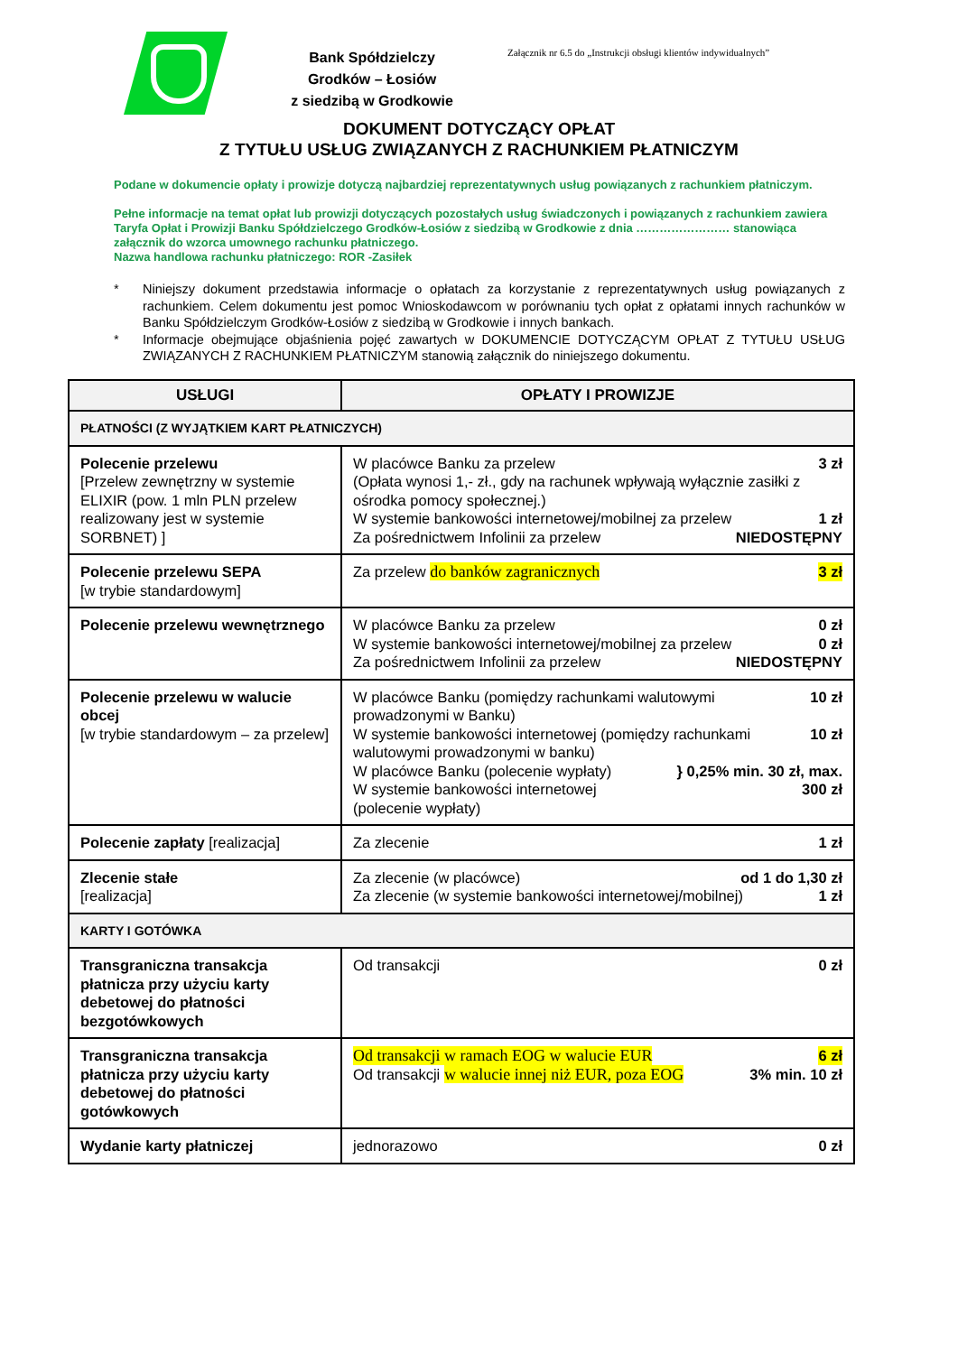Bank Spółdzielczy
Grodków – Łosiów
z siedzibą w Grodkowie
Załącznik nr 6.5 do „Instrukcji obsługi klientów indywidualnych”
DOKUMENT DOTYCZĄCY OPŁAT
Z TYTUŁU USŁUG ZWIĄZANYCH Z RACHUNKIEM PŁATNICZYM
Podane w dokumencie opłaty i prowizje dotyczą najbardziej reprezentatywnych usług powiązanych z rachunkiem płatniczym.
Pełne informacje na temat opłat lub prowizji dotyczących pozostałych usług świadczonych i powiązanych z rachunkiem zawiera Taryfa Opłat i Prowizji Banku Spółdzielczego Grodków-Łosiów z siedzibą w Grodkowie z dnia …………………… stanowiąca załącznik do wzorca umownego rachunku płatniczego.
Nazwa handlowa rachunku płatniczego: ROR -Zasiłek
* Niniejszy dokument przedstawia informacje o opłatach za korzystanie z reprezentatywnych usług powiązanych z rachunkiem. Celem dokumentu jest pomoc Wnioskodawcom w porównaniu tych opłat z opłatami innych rachunków w Banku Spółdzielczym Grodków-Łosiów z siedzibą w Grodkowie i innych bankach.
* Informacje obejmujące objaśnienia pojęć zawartych w DOKUMENCIE DOTYCZĄCYM OPŁAT Z TYTUŁU USŁUG ZWIĄZANYCH Z RACHUNKIEM PŁATNICZYM stanowią załącznik do niniejszego dokumentu.
| USŁUGI | OPŁATY I PROWIZJE |
| --- | --- |
| PŁATNOŚCI (Z WYJĄTKIEM KART PŁATNICZYCH) | |
| Polecenie przelewu [Przelew zewnętrzny w systemie ELIXIR (pow. 1 mln PLN przelew realizowany jest w systemie SORBNET) ] | W placówce Banku za przelew (Opłata wynosi 1,- zł., gdy na rachunek wpływają wyłącznie zasiłki z ośrodka pomocy społecznej.) 3 zł W systemie bankowości internetowej/mobilnej za przelew 1 zł Za pośrednictwem Infolinii za przelew NIEDOSTĘPNY |
| Polecenie przelewu SEPA [w trybie standardowym] | Za przelew do banków zagranicznych 3 zł |
| Polecenie przelewu wewnętrznego | W placówce Banku za przelew 0 zł W systemie bankowości internetowej/mobilnej za przelew 0 zł Za pośrednictwem Infolinii za przelew NIEDOSTĘPNY |
| Polecenie przelewu w walucie obcej [w trybie standardowym – za przelew] | W placówce Banku (pomiędzy rachunkami walutowymi prowadzonymi w Banku) 10 zł W systemie bankowości internetowej (pomiędzy rachunkami walutowymi prowadzonymi w banku) 10 zł W placówce Banku (polecenie wypłaty) W systemie bankowości internetowej (polecenie wypłaty) } 0,25% min. 30 zł, max. 300 zł |
| Polecenie zapłaty [realizacja] | Za zlecenie 1 zł |
| Zlecenie stałe [realizacja] | Za zlecenie (w placówce) od 1 do 1,30 zł Za zlecenie (w systemie bankowości internetowej/mobilnej) 1 zł |
| KARTY I GOTÓWKA | |
| Transgraniczna transakcja płatnicza przy użyciu karty debetowej do płatności bezgotówkowych | Od transakcji 0 zł |
| Transgraniczna transakcja płatnicza przy użyciu karty debetowej do płatności gotówkowych | Od transakcji w ramach EOG w walucie EUR 6 zł Od transakcji w walucie innej niż EUR, poza EOG 3% min. 10 zł |
| Wydanie karty płatniczej | jednorazowo 0 zł |